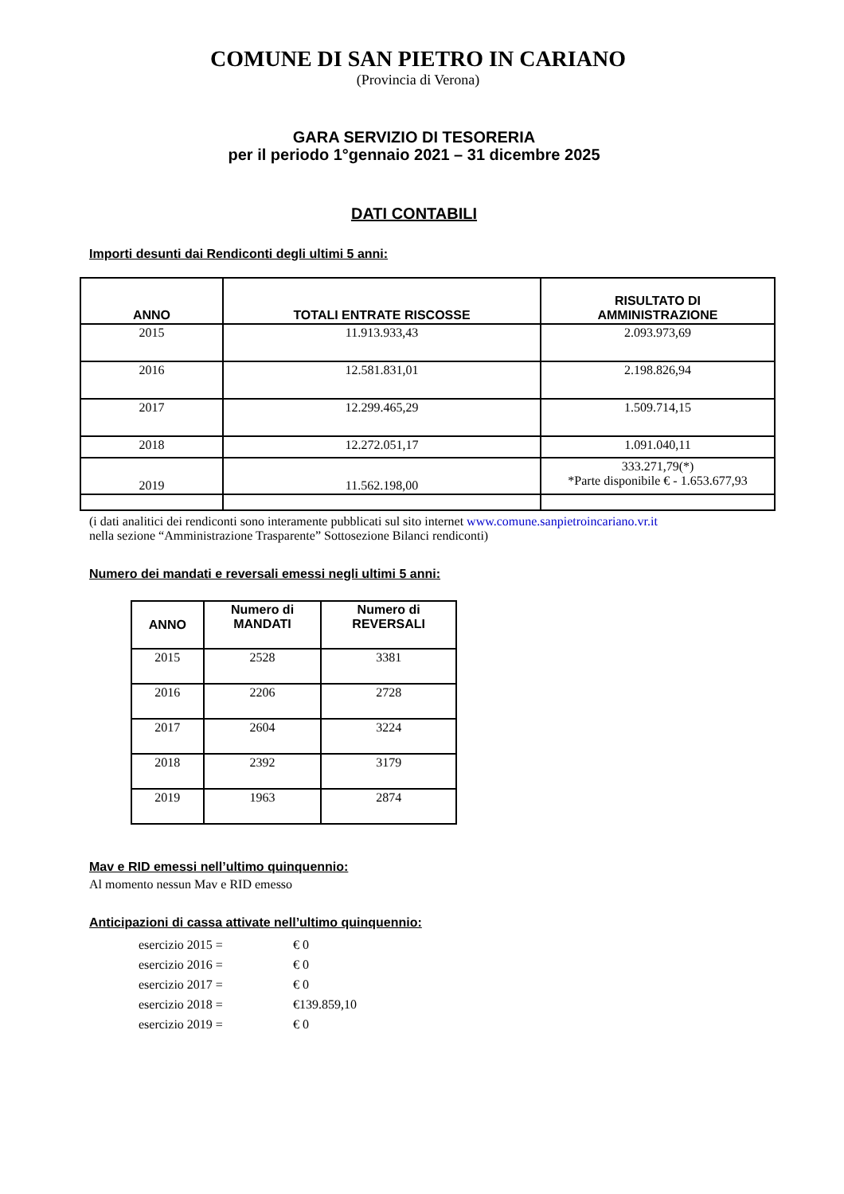COMUNE DI SAN PIETRO IN CARIANO
(Provincia di Verona)
GARA SERVIZIO DI TESORERIA
per il periodo 1°gennaio 2021 – 31 dicembre 2025
DATI CONTABILI
Importi desunti dai Rendiconti degli ultimi 5 anni:
| ANNO | TOTALI ENTRATE RISCOSSE | RISULTATO DI AMMINISTRAZIONE |
| --- | --- | --- |
| 2015 | 11.913.933,43 | 2.093.973,69 |
| 2016 | 12.581.831,01 | 2.198.826,94 |
| 2017 | 12.299.465,29 | 1.509.714,15 |
| 2018 | 12.272.051,17 | 1.091.040,11 |
| 2019 | 11.562.198,00 | 333.271,79(*) *Parte disponibile € - 1.653.677,93 |
(i dati analitici dei rendiconti sono interamente pubblicati sul sito internet www.comune.sanpietroincariano.vr.it
nella sezione “Amministrazione Trasparente” Sottosezione Bilanci rendiconti)
Numero dei mandati e reversali emessi negli ultimi 5 anni:
| ANNO | Numero di MANDATI | Numero di REVERSALI |
| --- | --- | --- |
| 2015 | 2528 | 3381 |
| 2016 | 2206 | 2728 |
| 2017 | 2604 | 3224 |
| 2018 | 2392 | 3179 |
| 2019 | 1963 | 2874 |
Mav e RID emessi nell’ultimo quinquennio:
Al momento nessun Mav e RID emesso
Anticipazioni di cassa attivate nell’ultimo quinquennio:
esercizio 2015 = € 0
esercizio 2016 = € 0
esercizio 2017 = € 0
esercizio 2018 = €139.859,10
esercizio 2019 = € 0